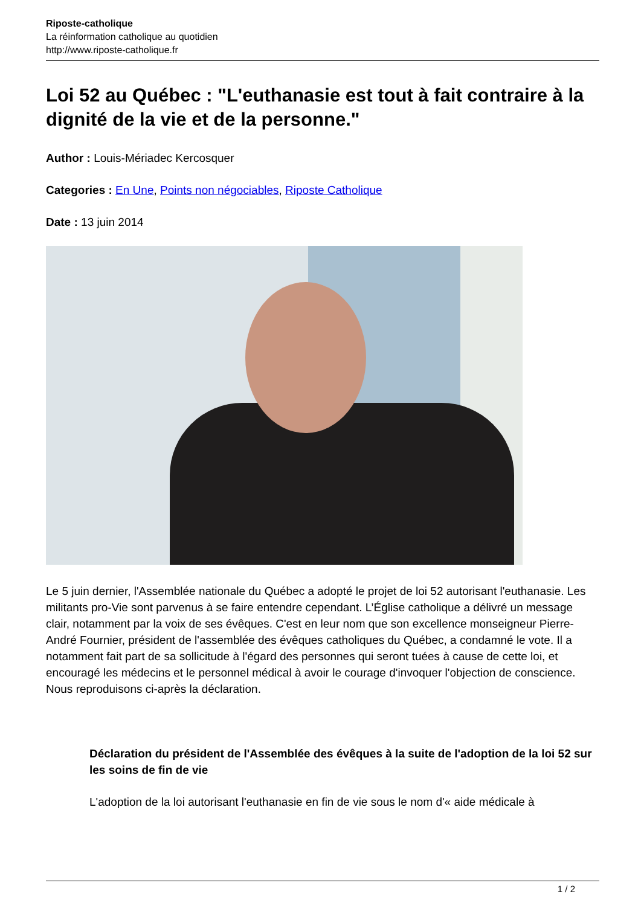Riposte-catholique
La réinformation catholique au quotidien
http://www.riposte-catholique.fr
Loi 52 au Québec : "L'euthanasie est tout à fait contraire à la dignité de la vie et de la personne."
Author : Louis-Mériadec Kercosquer
Categories : En Une, Points non négociables, Riposte Catholique
Date : 13 juin 2014
Le 5 juin dernier, l'Assemblée nationale du Québec a adopté le projet de loi 52 autorisant l'euthanasie. Les militants pro-Vie sont parvenus à se faire entendre cependant. L’Église catholique a délivré un message clair, notamment par la voix de ses évêques. C'est en leur nom que son excellence monseigneur Pierre-André Fournier, président de l'assemblée des évêques catholiques du Québec, a condamné le vote. Il a notamment fait part de sa sollicitude à l'égard des personnes qui seront tuées à cause de cette loi, et encouragé les médecins et le personnel médical à avoir le courage d'invoquer l'objection de conscience. Nous reproduisons ci-après la déclaration.
Déclaration du président de l'Assemblée des évêques à la suite de l'adoption de la loi 52 sur les soins de fin de vie
L'adoption de la loi autorisant l'euthanasie en fin de vie sous le nom d'« aide médicale à
1 / 2